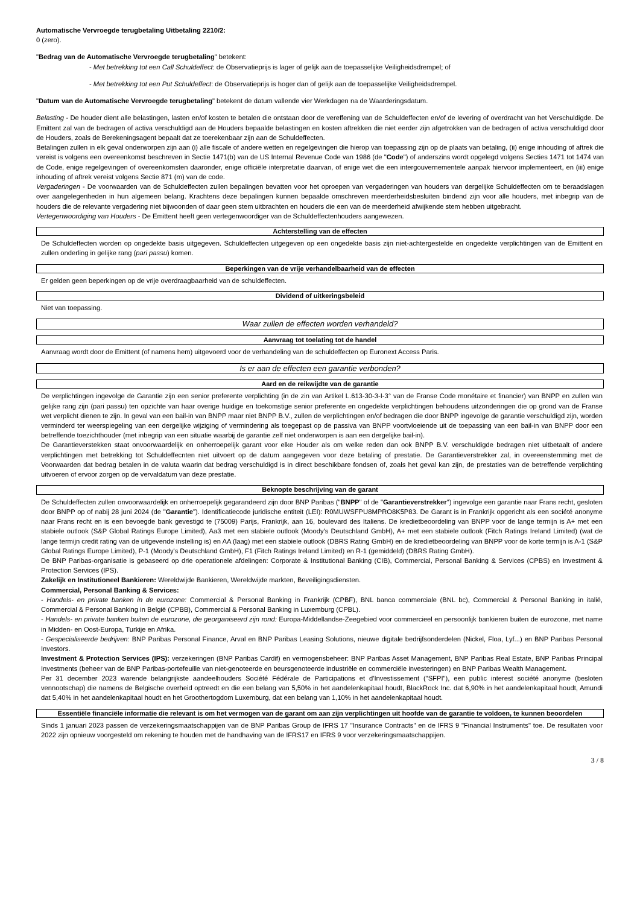Automatische Vervroegde terugbetaling Uitbetaling 2210/2:
0 (zero).
"Bedrag van de Automatische Vervroegde terugbetaling" betekent:
- Met betrekking tot een Call Schuldeffect: de Observatieprijs is lager of gelijk aan de toepasselijke Veiligheidsdrempel; of
- Met betrekking tot een Put Schuldeffect: de Observatieprijs is hoger dan of gelijk aan de toepasselijke Veiligheidsdrempel.
"Datum van de Automatische Vervroegde terugbetaling" betekent de datum vallende vier Werkdagen na de Waarderingsdatum.
Belasting - De houder dient alle belastingen, lasten en/of kosten te betalen die ontstaan door de vereffening van de Schuldeffecten en/of de levering of overdracht van het Verschuldigde. De Emittent zal van de bedragen of activa verschuldigd aan de Houders bepaalde belastingen en kosten aftrekken die niet eerder zijn afgetrokken van de bedragen of activa verschuldigd door de Houders, zoals de Berekeningsagent bepaalt dat ze toerekenbaar zijn aan de Schuldeffecten.
Betalingen zullen in elk geval onderworpen zijn aan (i) alle fiscale of andere wetten en regelgevingen die hierop van toepassing zijn op de plaats van betaling, (ii) enige inhouding of aftrek die vereist is volgens een overeenkomst beschreven in Sectie 1471(b) van de US Internal Revenue Code van 1986 (de "Code") of anderszins wordt opgelegd volgens Secties 1471 tot 1474 van de Code, enige regelgevingen of overeenkomsten daaronder, enige officiële interpretatie daarvan, of enige wet die een intergouvernementele aanpak hiervoor implementeert, en (iii) enige inhouding of aftrek vereist volgens Sectie 871 (m) van de code.
Vergaderingen - De voorwaarden van de Schuldeffecten zullen bepalingen bevatten voor het oproepen van vergaderingen van houders van dergelijke Schuldeffecten om te beraadslagen over aangelegenheden in hun algemeen belang. Krachtens deze bepalingen kunnen bepaalde omschreven meerderheidsbesluiten bindend zijn voor alle houders, met inbegrip van de houders die de relevante vergadering niet bijwoonden of daar geen stem uitbrachten en houders die een van de meerderheid afwijkende stem hebben uitgebracht.
Vertegenwoordiging van Houders - De Emittent heeft geen vertegenwoordiger van de Schuldeffectenhouders aangewezen.
Achterstelling van de effecten
De Schuldeffecten worden op ongedekte basis uitgegeven. Schuldeffecten uitgegeven op een ongedekte basis zijn niet-achtergestelde en ongedekte verplichtingen van de Emittent en zullen onderling in gelijke rang (pari passu) komen.
Beperkingen van de vrije verhandelbaarheid van de effecten
Er gelden geen beperkingen op de vrije overdraagbaarheid van de schuldeffecten.
Dividend of uitkeringsbeleid
Niet van toepassing.
Waar zullen de effecten worden verhandeld?
Aanvraag tot toelating tot de handel
Aanvraag wordt door de Emittent (of namens hem) uitgevoerd voor de verhandeling van de schuldeffecten op Euronext Access Paris.
Is er aan de effecten een garantie verbonden?
Aard en de reikwijdte van de garantie
De verplichtingen ingevolge de Garantie zijn een senior preferente verplichting (in de zin van Artikel L.613-30-3-I-3° van de Franse Code monétaire et financier) van BNPP en zullen van gelijke rang zijn (pari passu) ten opzichte van haar overige huidige en toekomstige senior preferente en ongedekte verplichtingen behoudens uitzonderingen die op grond van de Franse wet verplicht dienen te zijn. In geval van een bail-in van BNPP maar niet BNPP B.V., zullen de verplichtingen en/of bedragen die door BNPP ingevolge de garantie verschuldigd zijn, worden verminderd ter weerspiegeling van een dergelijke wijziging of vermindering als toegepast op de passiva van BNPP voortvloeiende uit de toepassing van een bail-in van BNPP door een betreffende toezichthouder (met inbegrip van een situatie waarbij de garantie zelf niet onderworpen is aan een dergelijke bail-in).
De Garantieverstekken staat onvoorwaardelijk en onherroepelijk garant voor elke Houder als om welke reden dan ook BNPP B.V. verschuldigde bedragen niet uitbetaalt of andere verplichtingen met betrekking tot Schuldeffecnten niet uitvoert op de datum aangegeven voor deze betaling of prestatie. De Garantieverstrekker zal, in overeenstemming met de Voorwaarden dat bedrag betalen in de valuta waarin dat bedrag verschuldigd is in direct beschikbare fondsen of, zoals het geval kan zijn, de prestaties van de betreffende verplichting uitvoeren of ervoor zorgen op de vervaldatum van deze prestatie.
Beknopte beschrijving van de garant
De Schuldeffecten zullen onvoorwaardelijk en onherroepelijk gegarandeerd zijn door BNP Paribas ("BNPP" of de "Garantieverstrekker") ingevolge een garantie naar Frans recht, gesloten door BNPP op of nabij 28 juni 2024 (de "Garantie"). Identificatiecode juridische entiteit (LEI): R0MUWSFPU8MPRO8K5P83. De Garant is in Frankrijk opgericht als een société anonyme naar Frans recht en is een bevoegde bank gevestigd te (75009) Parijs, Frankrijk, aan 16, boulevard des Italiens. De kredietbeoordeling van BNPP voor de lange termijn is A+ met een stabiele outlook (S&P Global Ratings Europe Limited), Aa3 met een stabiele outlook (Moody's Deutschland GmbH), A+ met een stabiele outlook (Fitch Ratings Ireland Limited) (wat de lange termijn credit rating van de uitgevende instelling is) en AA (laag) met een stabiele outlook (DBRS Rating GmbH) en de kredietbeoordeling van BNPP voor de korte termijn is A-1 (S&P Global Ratings Europe Limited), P-1 (Moody's Deutschland GmbH), F1 (Fitch Ratings Ireland Limited) en R-1 (gemiddeld) (DBRS Rating GmbH).
De BNP Paribas-organisatie is gebaseerd op drie operationele afdelingen: Corporate & Institutional Banking (CIB), Commercial, Personal Banking & Services (CPBS) en Investment & Protection Services (IPS).
Zakelijk en Institutioneel Bankieren: Wereldwijde Bankieren, Wereldwijde markten, Beveiligingsdiensten.
Commercial, Personal Banking & Services:
- Handels- en private banken in de eurozone: Commercial & Personal Banking in Frankrijk (CPBF), BNL banca commerciale (BNL bc), Commercial & Personal Banking in italië, Commercial & Personal Banking in België (CPBB), Commercial & Personal Banking in Luxemburg (CPBL).
- Handels- en private banken buiten de eurozone, die georganiseerd zijn rond: Europa-Middellandse-Zeegebied voor commercieel en persoonlijk bankieren buiten de eurozone, met name in Midden- en Oost-Europa, Turkije en Afrika.
- Gespecialiseerde bedrijven: BNP Paribas Personal Finance, Arval en BNP Paribas Leasing Solutions, nieuwe digitale bedrijfsonderdelen (Nickel, Floa, Lyf...) en BNP Paribas Personal Investors.
Investment & Protection Services (IPS): verzekeringen (BNP Paribas Cardif) en vermogensbeheer: BNP Paribas Asset Management, BNP Paribas Real Estate, BNP Paribas Principal Investments (beheer van de BNP Paribas-portefeuille van niet-genoteerde en beursgenoteerde industriële en commerciële investeringen) en BNP Paribas Wealth Management.
Per 31 december 2023 warende belangrijkste aandeelhouders Société Fédérale de Participations et d'Investissement ("SFPI"), een public interest société anonyme (besloten vennootschap) die namens de Belgische overheid optreedt en die een belang van 5,50% in het aandelenkapitaal houdt, BlackRock Inc. dat 6,90% in het aandelenkapitaal houdt, Amundi dat 5,40% in het aandelenkapitaal houdt en het Groothertogdom Luxemburg, dat een belang van 1,10% in het aandelenkapitaal houdt.
Essentiële financiële informatie die relevant is om het vermogen van de garant om aan zijn verplichtingen uit hoofde van de garantie te voldoen, te kunnen beoordelen
Sinds 1 januari 2023 passen de verzekeringsmaatschappijen van de BNP Paribas Group de IFRS 17 "Insurance Contracts" en de IFRS 9 "Financial Instruments" toe. De resultaten voor 2022 zijn opnieuw voorgesteld om rekening te houden met de handhaving van de IFRS17 en IFRS 9 voor verzekeringsmaatschappijen.
3 / 8